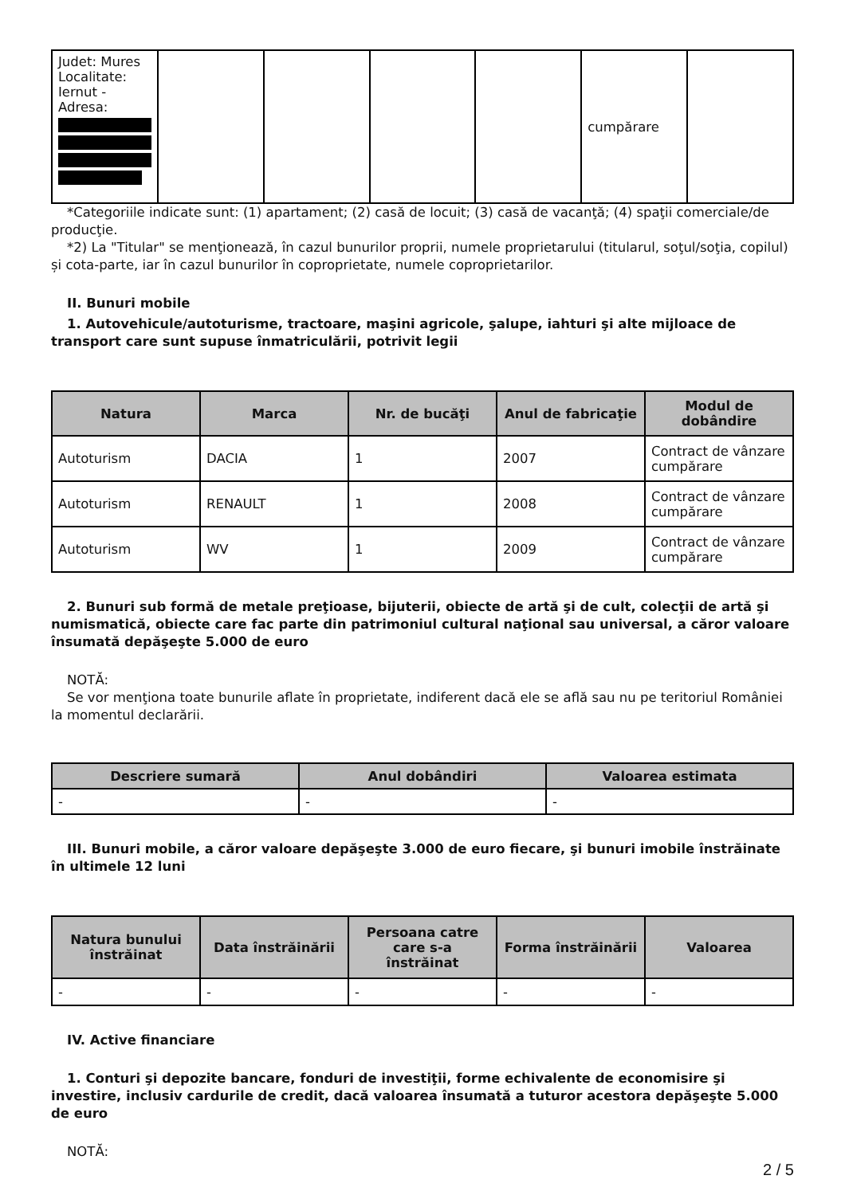| Judet: Mures Localitate: Iernut - Adresa: | | | | | cumpărare | |
*Categoriile indicate sunt: (1) apartament; (2) casă de locuit; (3) casă de vacanţă; (4) spaţii comerciale/de producţie.
*2) La "Titular" se menţionează, în cazul bunurilor proprii, numele proprietarului (titularul, soţul/soţia, copilul) și cota-parte, iar în cazul bunurilor în coproprietate, numele coproprietarilor.
II. Bunuri mobile
1. Autovehicule/autoturisme, tractoare, maşini agricole, şalupe, iahturi şi alte mijloace de transport care sunt supuse înmatriculării, potrivit legii
| Natura | Marca | Nr. de bucăţi | Anul de fabricaţie | Modul de dobândire |
| --- | --- | --- | --- | --- |
| Autoturism | DACIA | 1 | 2007 | Contract de vânzare cumpărare |
| Autoturism | RENAULT | 1 | 2008 | Contract de vânzare cumpărare |
| Autoturism | WV | 1 | 2009 | Contract de vânzare cumpărare |
2. Bunuri sub formă de metale preţioase, bijuterii, obiecte de artă şi de cult, colecţii de artă şi numismatică, obiecte care fac parte din patrimoniul cultural naţional sau universal, a căror valoare însumată depăşeşte 5.000 de euro
NOTĂ:
Se vor menţiona toate bunurile aflate în proprietate, indiferent dacă ele se află sau nu pe teritoriul României la momentul declarării.
| Descriere sumară | Anul dobândiri | Valoarea estimata |
| --- | --- | --- |
| - | - | - |
III. Bunuri mobile, a căror valoare depăşeşte 3.000 de euro fiecare, şi bunuri imobile înstrăinate în ultimele 12 luni
| Natura bunului înstrăinat | Data înstrăinării | Persoana catre care s-a înstrăinat | Forma înstrăinării | Valoarea |
| --- | --- | --- | --- | --- |
| - | - | - | - | - |
IV. Active financiare
1. Conturi şi depozite bancare, fonduri de investiţii, forme echivalente de economisire şi investire, inclusiv cardurile de credit, dacă valoarea însumată a tuturor acestora depăşeşte 5.000 de euro
NOTĂ:
2 / 5